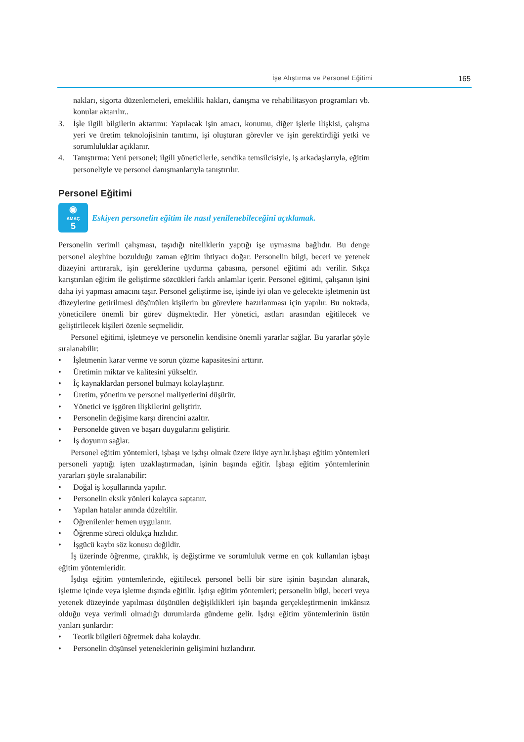İşe Alıştırma ve Personel Eğitimi 165
nakları, sigorta düzenlemeleri, emeklilik hakları, danışma ve rehabilitasyon programları vb. konular aktarılır..
3. İşle ilgili bilgilerin aktarımı: Yapılacak işin amacı, konumu, diğer işlerle ilişkisi, çalışma yeri ve üretim teknolojisinin tanıtımı, işi oluşturan görevler ve işin gerektirdiği yetki ve sorumluluklar açıklanır.
4. Tanıştırma: Yeni personel; ilgili yöneticilerle, sendika temsilcisiyle, iş arkadaşlarıyla, eğitim personeliyle ve personel danışmanlarıyla tanıştırılır.
Personel Eğitimi
◉
AMAÇ
5
Eskiyen personelin eğitim ile nasıl yenilenebileceğini açıklamak.
Personelin verimli çalışması, taşıdığı niteliklerin yaptığı işe uymasına bağlıdır. Bu denge personel aleyhine bozulduğu zaman eğitim ihtiyacı doğar. Personelin bilgi, beceri ve yetenek düzeyini arttırarak, işin gereklerine uydurma çabasına, personel eğitimi adı verilir. Sıkça karıştırılan eğitim ile geliştirme sözcükleri farklı anlamlar içerir. Personel eğitimi, çalışanın işini daha iyi yapması amacını taşır. Personel geliştirme ise, işinde iyi olan ve gelecekte işletmenin üst düzeylerine getirilmesi düşünülen kişilerin bu görevlere hazırlanması için yapılır. Bu noktada, yöneticilere önemli bir görev düşmektedir. Her yönetici, astları arasından eğitilecek ve geliştirilecek kişileri özenle seçmelidir.
Personel eğitimi, işletmeye ve personelin kendisine önemli yararlar sağlar. Bu yararlar şöyle sıralanabilir:
• İşletmenin karar verme ve sorun çözme kapasitesini arttırır.
• Üretimin miktar ve kalitesini yükseltir.
• İç kaynaklardan personel bulmayı kolaylaştırır.
• Üretim, yönetim ve personel maliyetlerini düşürür.
• Yönetici ve işgören ilişkilerini geliştirir.
• Personelin değişime karşı direncini azaltır.
• Personelde güven ve başarı duygularını geliştirir.
• İş doyumu sağlar.
Personel eğitim yöntemleri, işbaşı ve işdışı olmak üzere ikiye ayrılır.İşbaşı eğitim yöntemleri personeli yaptığı işten uzaklaştırmadan, işinin başında eğitir. İşbaşı eğitim yöntemlerinin yararları şöyle sıralanabilir:
• Doğal iş koşullarında yapılır.
• Personelin eksik yönleri kolayca saptanır.
• Yapılan hatalar anında düzeltilir.
• Öğrenilenler hemen uygulanır.
• Öğrenme süreci oldukça hızlıdır.
• İşgücü kaybı söz konusu değildir.
İş üzerinde öğrenme, çıraklık, iş değiştirme ve sorumluluk verme en çok kullanılan işbaşı eğitim yöntemleridir.
İşdışı eğitim yöntemlerinde, eğitilecek personel belli bir süre işinin başından alınarak, işletme içinde veya işletme dışında eğitilir. İşdışı eğitim yöntemleri; personelin bilgi, beceri veya yetenek düzeyinde yapılması düşünülen değişiklikleri işin başında gerçekleştirmenin imkânsız olduğu veya verimli olmadığı durumlarda gündeme gelir. İşdışı eğitim yöntemlerinin üstün yanları şunlardır:
• Teorik bilgileri öğretmek daha kolaydır.
• Personelin düşünsel yeteneklerinin gelişimini hızlandırır.